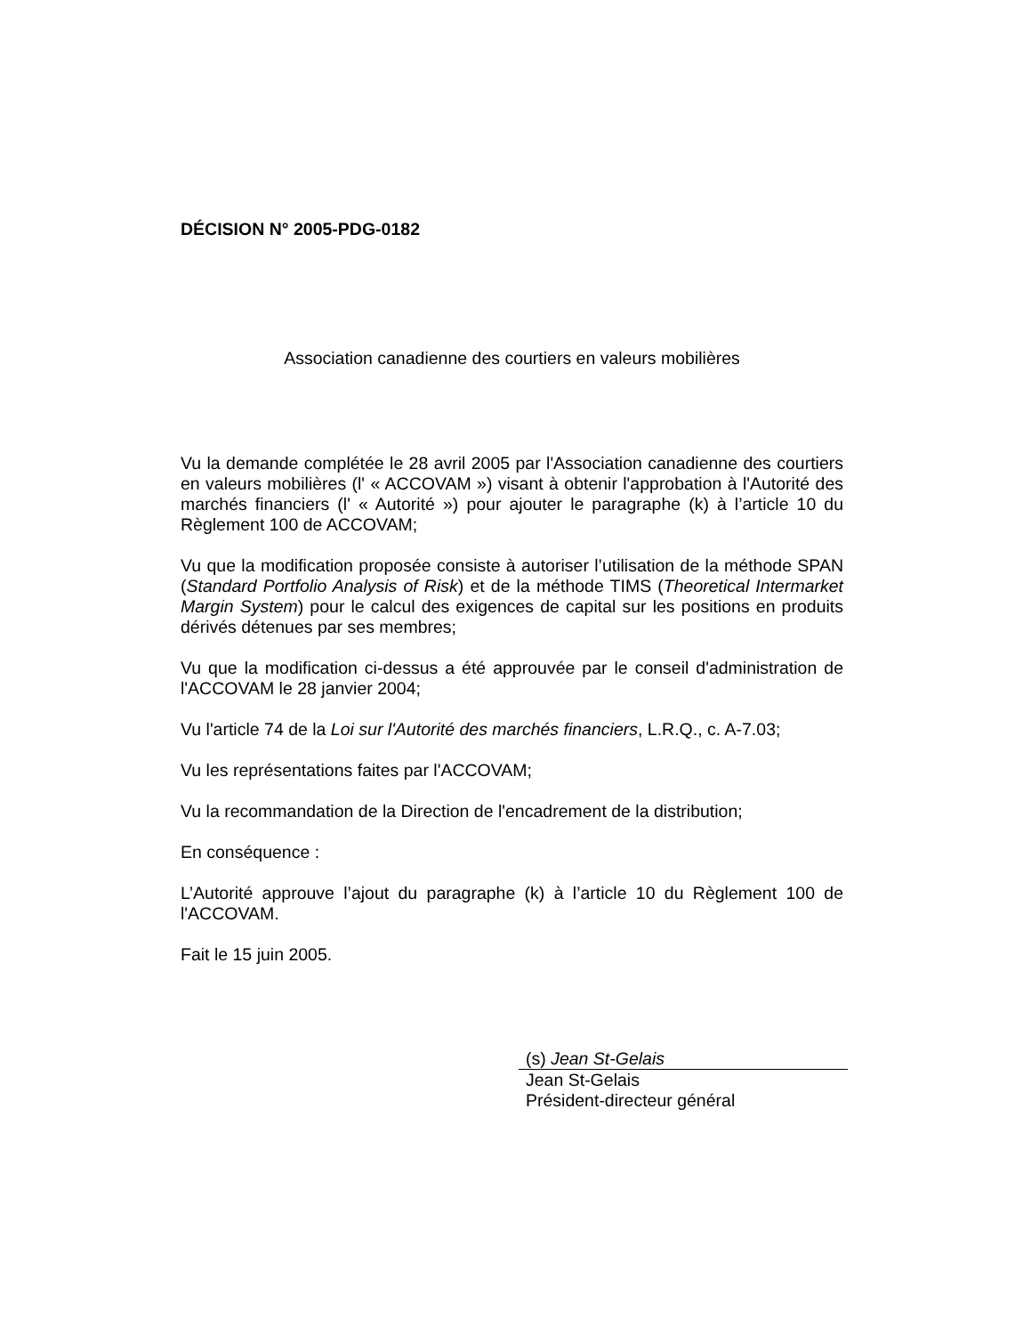DÉCISION N° 2005-PDG-0182
Association canadienne des courtiers en valeurs mobilières
Vu la demande complétée le 28 avril 2005 par l'Association canadienne des courtiers en valeurs mobilières (l' « ACCOVAM ») visant à obtenir l'approbation à l'Autorité des marchés financiers (l' « Autorité ») pour ajouter le paragraphe (k) à l’article 10 du Règlement 100 de ACCOVAM;
Vu que la modification proposée consiste à autoriser l’utilisation de la méthode SPAN (Standard Portfolio Analysis of Risk) et de la méthode TIMS (Theoretical Intermarket Margin System) pour le calcul des exigences de capital sur les positions en produits dérivés détenues par ses membres;
Vu que la modification ci-dessus a été approuvée par le conseil d'administration de l'ACCOVAM le 28 janvier 2004;
Vu l'article 74 de la Loi sur l'Autorité des marchés financiers, L.R.Q., c. A-7.03;
Vu les représentations faites par l'ACCOVAM;
Vu la recommandation de la Direction de l'encadrement de la distribution;
En conséquence :
L’Autorité approuve l’ajout du paragraphe (k) à l’article 10 du Règlement 100 de l'ACCOVAM.
Fait le 15 juin 2005.
(s) Jean St-Gelais
Jean St-Gelais
Président-directeur général